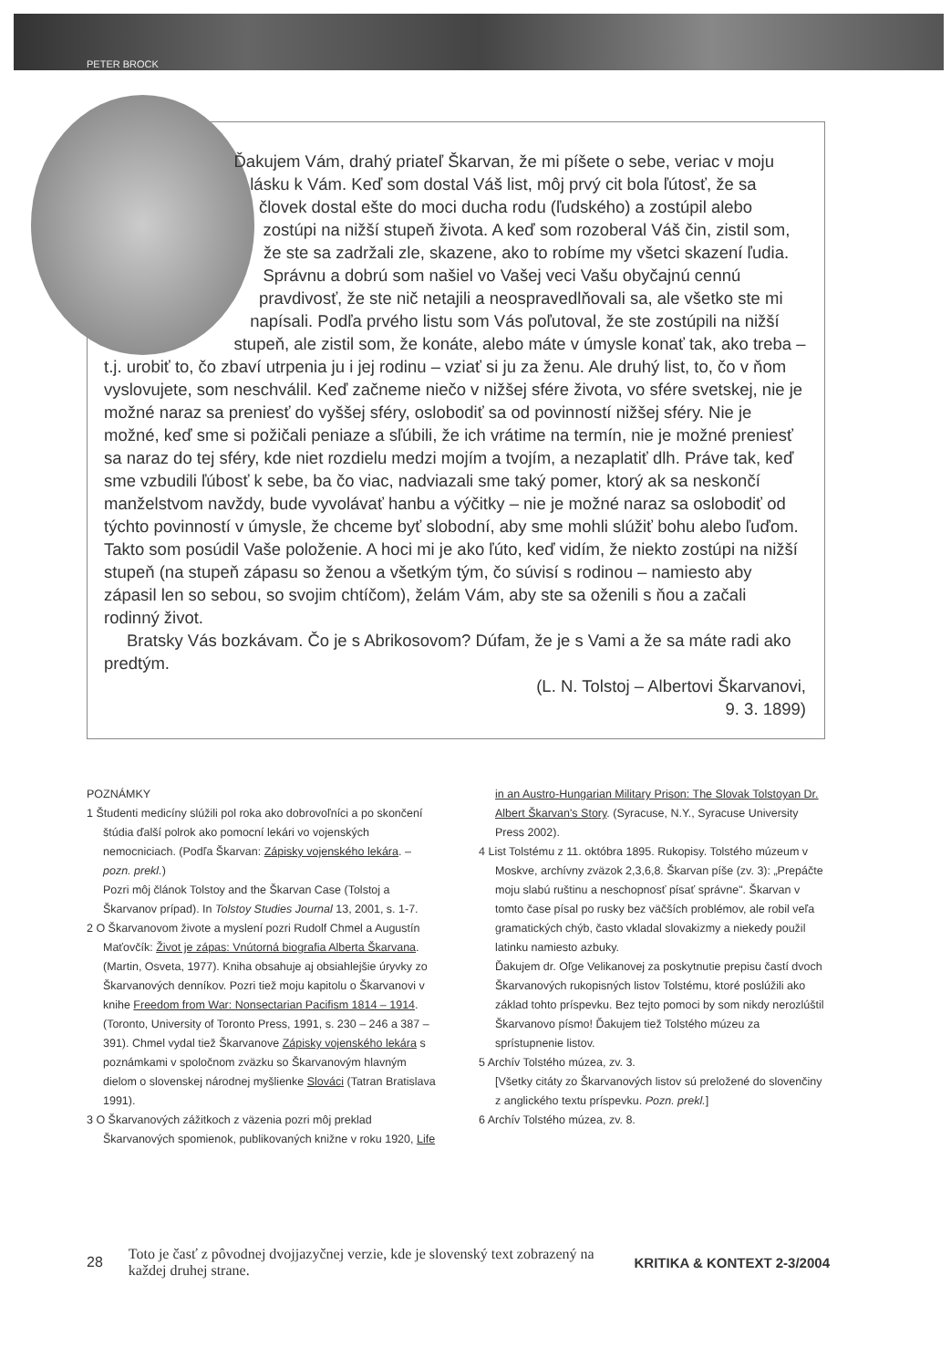PETER BROCK
Ďakujem Vám, drahý priateľ Škarvan, že mi píšete o sebe, veriac v moju lásku k Vám. Keď som dostal Váš list, môj prvý cit bola ľútosť, že sa človek dostal ešte do moci ducha rodu (ľudského) a zostúpil alebo zostúpi na nižší stupeň života. A keď som rozoberal Váš čin, zistil som, že ste sa zadržali zle, skazene, ako to robíme my všetci skazení ľudia. Správnu a dobrú som našiel vo Vašej veci Vašu obyčajnú cennú pravdivosť, že ste nič netajili a neospravedlňovali sa, ale všetko ste mi napísali. Podľa prvého listu som Vás poľutoval, že ste zostúpili na nižší stupeň, ale zistil som, že konáte, alebo máte v úmysle konať tak, ako treba – t.j. urobiť to, čo zbaví utrpenia ju i jej rodinu – vziať si ju za ženu. Ale druhý list, to, čo v ňom vyslovujete, som neschválil. Keď začneme niečo v nižšej sfére života, vo sfére svetskej, nie je možné naraz sa preniesť do vyššej sféry, oslobodiť sa od povinností nižšej sféry. Nie je možné, keď sme si požičali peniaze a sľúbili, že ich vrátime na termín, nie je možné preniesť sa naraz do tej sféry, kde niet rozdielu medzi mojím a tvojím, a nezaplatiť dlh. Práve tak, keď sme vzbudili ľúbosť k sebe, ba čo viac, nadviazali sme taký pomer, ktorý ak sa neskončí manželstvom navždy, bude vyvolávať hanbu a výčitky – nie je možné naraz sa oslobodiť od týchto povinností v úmysle, že chceme byť slobodní, aby sme mohli slúžiť bohu alebo ľuďom. Takto som posúdil Vaše položenie. A hoci mi je ako ľúto, keď vidím, že niekto zostúpi na nižší stupeň (na stupeň zápasu so ženou a všetkým tým, čo súvisí s rodinou – namiesto aby zápasil len so sebou, so svojim chtíčom), želám Vám, aby ste sa oženili s ňou a začali rodinný život.
Bratsky Vás bozkávam. Čo je s Abrikosovom? Dúfam, že je s Vami a že sa máte radi ako predtým.
(L. N. Tolstoj – Albertovi Škarvanovi,
9. 3. 1899)
POZNÁMKY
1 Študenti medicíny slúžili pol roka ako dobrovoľníci a po skončení štúdia ďalší polrok ako pomocní lekári vo vojenských nemocniciach. (Podľa Škarvan: Zápisky vojenského lekára. – pozn. prekl.)
Pozri môj článok Tolstoy and the Škarvan Case (Tolstoj a Škarvanov prípad). In Tolstoy Studies Journal 13, 2001, s. 1-7.
2 O Škarvanovom živote a myslení pozri Rudolf Chmel a Augustín Maťovčík: Život je zápas: Vnútorná biografia Alberta Škarvana. (Martin, Osveta, 1977). Kniha obsahuje aj obsiahlejšie úryvky zo Škarvanových denníkov. Pozri tiež moju kapitolu o Škarvanovi v knihe Freedom from War: Nonsectarian Pacifism 1814 – 1914. (Toronto, University of Toronto Press, 1991, s. 230 – 246 a 387 – 391). Chmel vydal tiež Škarvanove Zápisky vojenského lekára s poznámkami v spoločnom zväzku so Škarvanovým hlavným dielom o slovenskej národnej myšlienke Slováci (Tatran Bratislava 1991).
3 O Škarvanových zážitkoch z väzenia pozri môj preklad Škarvanových spomienok, publikovaných knižne v roku 1920, Life in an Austro-Hungarian Military Prison: The Slovak Tolstoyan Dr. Albert Škarvan's Story. (Syracuse, N.Y., Syracuse University Press 2002).
4 List Tolstému z 11. októbra 1895. Rukopisy. Tolstého múzeum v Moskve, archívny zväzok 2,3,6,8. Škarvan píše (zv. 3): „Prepáčte moju slabú ruštinu a neschopnosť písať správne". Škarvan v tomto čase písal po rusky bez väčších problémov, ale robil veľa gramatických chýb, často vkladal slovakizmy a niekedy použil latinku namiesto azbuky.
Ďakujem dr. Oľge Velikanovej za poskytnutie prepisu častí dvoch Škarvanových rukopisných listov Tolstému, ktoré poslúžili ako základ tohto príspevku. Bez tejto pomoci by som nikdy nerozlúštil Škarvanovo písmo! Ďakujem tiež Tolstého múzeu za sprístupnenie listov.
5 Archív Tolstého múzea, zv. 3.
[Všetky citáty zo Škarvanových listov sú preložené do slovenčiny z anglického textu príspevku. Pozn. prekl.]
6 Archív Tolstého múzea, zv. 8.
28 Toto je časť z pôvodnej dvojjazyčnej verzie, kde je slovenský text zobrazený na každej druhej strane. KRITIKA & KONTEXT 2-3/2004